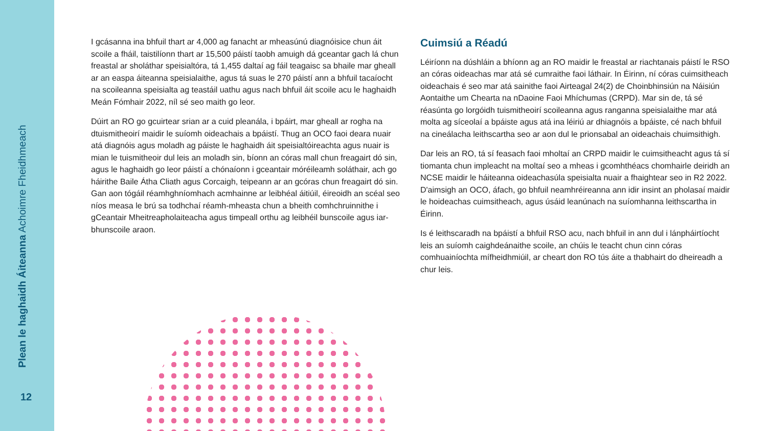Plean le haghaidh Áiteanna Achoimre Fheidhmeach
12
I gcásanna ina bhfuil thart ar 4,000 ag fanacht ar mheasúnú diagnóisice chun áit scoile a fháil, taistilíonn thart ar 15,500 páistí taobh amuigh dá gceantar gach lá chun freastal ar sholáthar speisialtóra, tá 1,455 daltaí ag fáil teagaisc sa bhaile mar gheall ar an easpa áiteanna speisialaithe, agus tá suas le 270 páistí ann a bhfuil tacaíocht na scoileanna speisialta ag teastáil uathu agus nach bhfuil áit scoile acu le haghaidh Meán Fómhair 2022, níl sé seo maith go leor.
Dúirt an RO go gcuirtear srian ar a cuid pleanála, i bpáirt, mar gheall ar rogha na dtuismitheoirí maidir le suíomh oideachais a bpáistí. Thug an OCO faoi deara nuair atá diagnóis agus moladh ag páiste le haghaidh áit speisialtóireachta agus nuair is mian le tuismitheoir dul leis an moladh sin, bíonn an córas mall chun freagairt dó sin, agus le haghaidh go leor páistí a chónaíonn i gceantair móréileamh soláthair, ach go háirithe Baile Átha Cliath agus Corcaigh, teipeann ar an gcóras chun freagairt dó sin. Gan aon tógáil réamhghníomhach acmhainne ar leibhéal áitiúil, éireoidh an scéal seo níos measa le brú sa todhchaí réamh-mheasta chun a bheith comhchruinnithe i gCeantair Mheitreapholaiteacha agus timpeall orthu ag leibhéil bunscoile agus iar-bhunscoile araon.
Cuimsiú a Réadú
Léiríonn na dúshláin a bhíonn ag an RO maidir le freastal ar riachtanais páistí le RSO an córas oideachas mar atá sé cumraithe faoi láthair. In Éirinn, ní córas cuimsitheach oideachais é seo mar atá sainithe faoi Airteagal 24(2) de Choinbhinsiún na Náisiún Aontaithe um Chearta na nDaoine Faoi Mhíchumas (CRPD). Mar sin de, tá sé réasúnta go lorgóidh tuismitheoirí scoileanna agus ranganna speisialaithe mar atá molta ag síceolaí a bpáiste agus atá ina léiriú ar dhiagnóis a bpáiste, cé nach bhfuil na cineálacha leithscartha seo ar aon dul le prionsabal an oideachais chuimsithigh.
Dar leis an RO, tá sí feasach faoi mholtaí an CRPD maidir le cuimsitheacht agus tá sí tiomanta chun impleacht na moltaí seo a mheas i gcomhthéacs chomhairle deiridh an NCSE maidir le háiteanna oideachasúla speisialta nuair a fhaightear seo in R2 2022. D'aimsigh an OCO, áfach, go bhfuil neamhréireanna ann idir insint an pholasaí maidir le hoideachas cuimsitheach, agus úsáid leanúnach na suíomhanna leithscartha in Éirinn.
Is é leithscaradh na bpáistí a bhfuil RSO acu, nach bhfuil in ann dul i lánpháirtíocht leis an suíomh caighdeánaithe scoile, an chúis le teacht chun cinn córas comhuainíochta mífheidhmiúil, ar cheart don RO tús áite a thabhairt do dheireadh a chur leis.